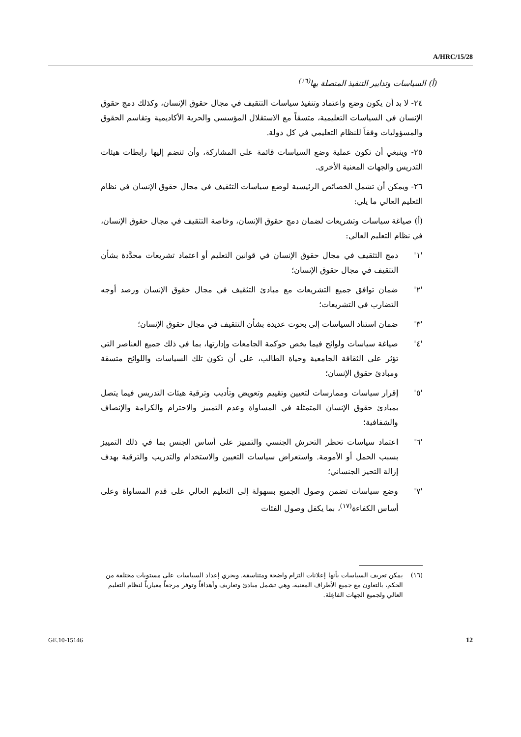A/HRC/15/28
(أ) السياسات وتدابير التنفيذ المتصلة بها<sup>(١٦)</sup>
٢٤- لا بد أن يكون وضع واعتماد وتنفيذ سياسات التثقيف في مجال حقوق الإنسان، وكذلك دمج حقوق الإنسان في السياسات التعليمية، متسقاً مع الاستقلال المؤسسي والحرية الأكاديمية وتقاسم الحقوق والمسؤوليات وفقاً للنظام التعليمي في كل دولة.
٢٥- وينبغي أن تكون عملية وضع السياسات قائمة على المشاركة، وأن تنضم إليها رابطات هيئات التدريس والجهات المعنية الأخرى.
٢٦- ويمكن أن تشمل الخصائص الرئيسية لوضع سياسات التثقيف في مجال حقوق الإنسان في نظام التعليم العالي ما يلي:
(أ) صياغة سياسات وتشريعات لضمان دمج حقوق الإنسان، وخاصة التثقيف في مجال حقوق الإنسان، في نظام التعليم العالي:
'١' دمج التثقيف في مجال حقوق الإنسان في قوانين التعليم أو اعتماد تشريعات محدَّدة بشأن التثقيف في مجال حقوق الإنسان؛
'٢' ضمان توافق جميع التشريعات مع مبادئ التثقيف في مجال حقوق الإنسان ورصد أوجه التضارب في التشريعات؛
'٣' ضمان استناد السياسات إلى بحوث عديدة بشأن التثقيف في مجال حقوق الإنسان؛
'٤' صياغة سياسات ولوائح فيما يخص حوكمة الجامعات وإدارتها، بما في ذلك جميع العناصر التي تؤثر على الثقافة الجامعية وحياة الطالب، على أن تكون تلك السياسات واللوائح متسقة ومبادئ حقوق الإنسان؛
'٥' إقرار سياسات وممارسات لتعيين وتقييم وتعويض وتأديب وترقية هيئات التدريس فيما يتصل بمبادئ حقوق الإنسان المتمثلة في المساواة وعدم التمييز والاحترام والكرامة والإنصاف والشفافية؛
'٦' اعتماد سياسات تحظر التحرش الجنسي والتمييز على أساس الجنس بما في ذلك التمييز بسبب الحمل أو الأمومة. واستعراض سياسات التعيين والاستخدام والتدريب والترقية بهدف إزالة التحيز الجنساني؛
'٧' وضع سياسات تضمن وصول الجميع بسهولة إلى التعليم العالي على قدم المساواة وعلى أساس الكفاءة<sup>(١٧)</sup>، بما يكفل وصول الفئات
(١٦) يمكن تعريف السياسات بأنها إعلانات التزام واضحة ومتناسقة. ويجري إعداد السياسات على مستويات مختلفة من الحكم، بالتعاون مع جميع الأطراف المعنية، وهي تشمل مبادئ وتعاريف وأهدافاً وتوفر مرجعاً معيارياً لنظام التعليم العالي ولجميع الجهات الفاعِلة.
GE.10-15146 12